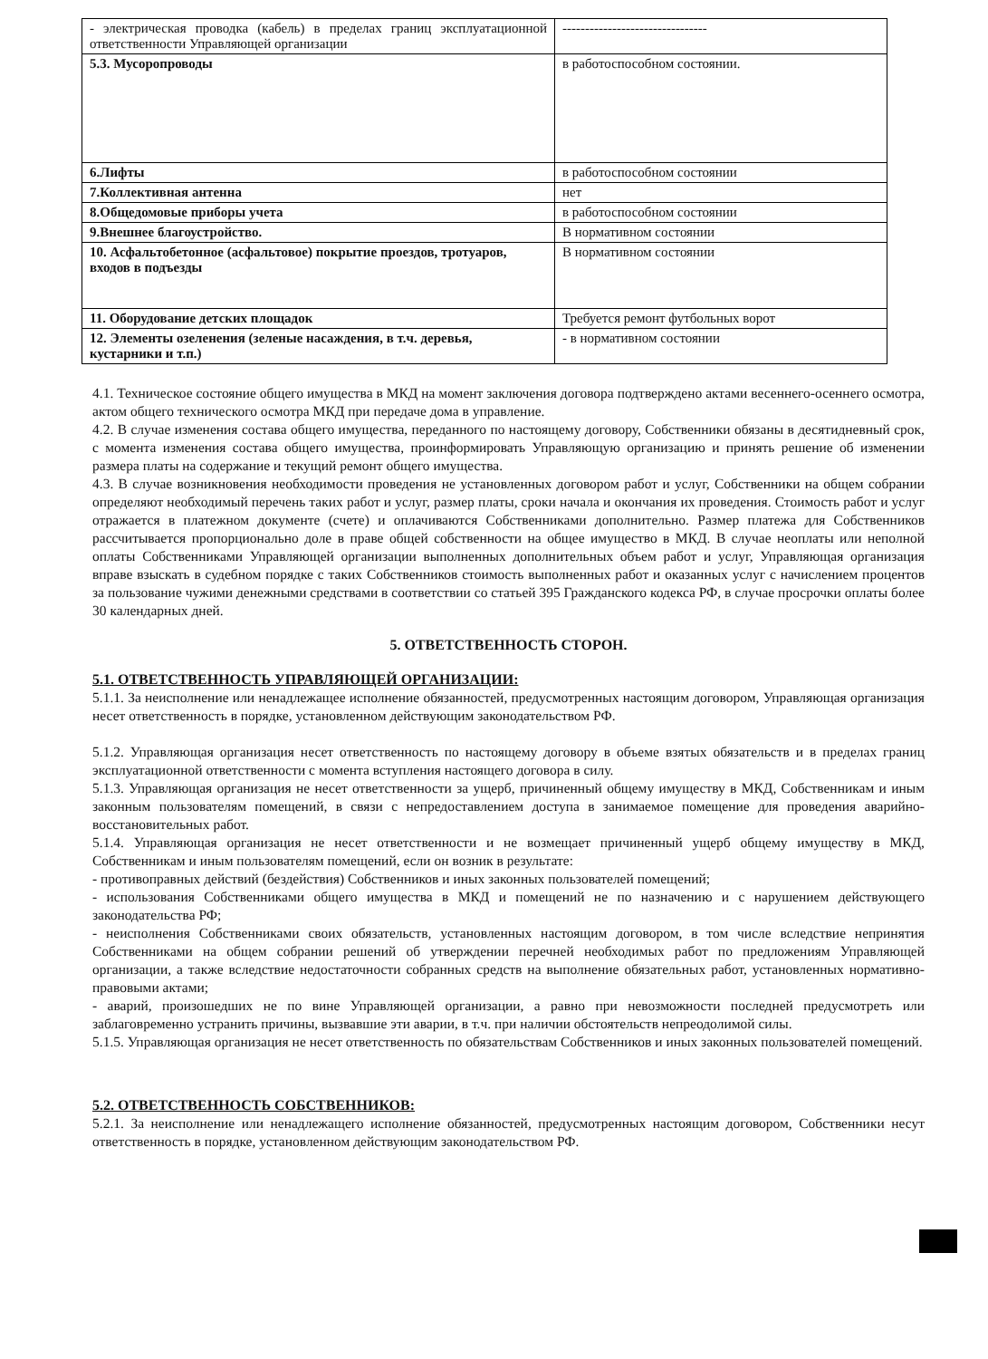| - электрическая проводка (кабель) в пределах границ эксплуатационной ответственности Управляющей организации | -------------------------------- |
| 5.3. Мусоропроводы | в работоспособном состоянии. |
| 6.Лифты | в работоспособном состоянии |
| 7.Коллективная антенна | нет |
| 8.Общедомовые приборы учета | в работоспособном состоянии |
| 9.Внешнее благоустройство. | В нормативном состоянии |
| 10. Асфальтобетонное (асфальтовое) покрытие проездов, тротуаров, входов в подъезды | В нормативном состоянии |
| 11. Оборудование детских площадок | Требуется ремонт футбольных ворот |
| 12. Элементы озеленения (зеленые насаждения, в т.ч. деревья, кустарники и т.п.) | - в нормативном состоянии |
4.1. Техническое состояние общего имущества в МКД на момент заключения договора подтверждено актами весеннего-осеннего осмотра, актом общего технического осмотра МКД при передаче дома в управление.
4.2. В случае изменения состава общего имущества, переданного по настоящему договору, Собственники обязаны в десятидневный срок, с момента изменения состава общего имущества, проинформировать Управляющую организацию и принять решение об изменении размера платы на содержание и текущий ремонт общего имущества.
4.3. В случае возникновения необходимости проведения не установленных договором работ и услуг, Собственники на общем собрании определяют необходимый перечень таких работ и услуг, размер платы, сроки начала и окончания их проведения. Стоимость работ и услуг отражается в платежном документе (счете) и оплачиваются Собственниками дополнительно. Размер платежа для Собственников рассчитывается пропорционально доле в праве общей собственности на общее имущество в МКД. В случае неоплаты или неполной оплаты Собственниками Управляющей организации выполненных дополнительных объем работ и услуг, Управляющая организация вправе взыскать в судебном порядке с таких Собственников стоимость выполненных работ и оказанных услуг с начислением процентов за пользование чужими денежными средствами в соответствии со статьей 395 Гражданского кодекса РФ, в случае просрочки оплаты более 30 календарных дней.
5. ОТВЕТСТВЕННОСТЬ СТОРОН.
5.1. ОТВЕТСТВЕННОСТЬ УПРАВЛЯЮЩЕЙ ОРГАНИЗАЦИИ:
5.1.1. За неисполнение или ненадлежащее исполнение обязанностей, предусмотренных настоящим договором, Управляющая организация несет ответственность в порядке, установленном действующим законодательством РФ.
5.1.2. Управляющая организация несет ответственность по настоящему договору в объеме взятых обязательств и в пределах границ эксплуатационной ответственности с момента вступления настоящего договора в силу.
5.1.3. Управляющая организация не несет ответственности за ущерб, причиненный общему имуществу в МКД, Собственникам и иным законным пользователям помещений, в связи с непредоставлением доступа в занимаемое помещение для проведения аварийно-восстановительных работ.
5.1.4. Управляющая организация не несет ответственности и не возмещает причиненный ущерб общему имуществу в МКД, Собственникам и иным пользователям помещений, если он возник в результате:
- противоправных действий (бездействия) Собственников и иных законных пользователей помещений;
- использования Собственниками общего имущества в МКД и помещений не по назначению и с нарушением действующего законодательства РФ;
- неисполнения Собственниками своих обязательств, установленных настоящим договором, в том числе вследствие непринятия Собственниками на общем собрании решений об утверждении перечней необходимых работ по предложениям Управляющей организации, а также вследствие недостаточности собранных средств на выполнение обязательных работ, установленных нормативно-правовыми актами;
- аварий, произошедших не по вине Управляющей организации, а равно при невозможности последней предусмотреть или заблаговременно устранить причины, вызвавшие эти аварии, в т.ч. при наличии обстоятельств непреодолимой силы.
5.1.5. Управляющая организация не несет ответственность по обязательствам Собственников и иных законных пользователей помещений.
5.2. ОТВЕТСТВЕННОСТЬ СОБСТВЕННИКОВ:
5.2.1. За неисполнение или ненадлежащего исполнение обязанностей, предусмотренных настоящим договором, Собственники несут ответственность в порядке, установленном действующим законодательством РФ.